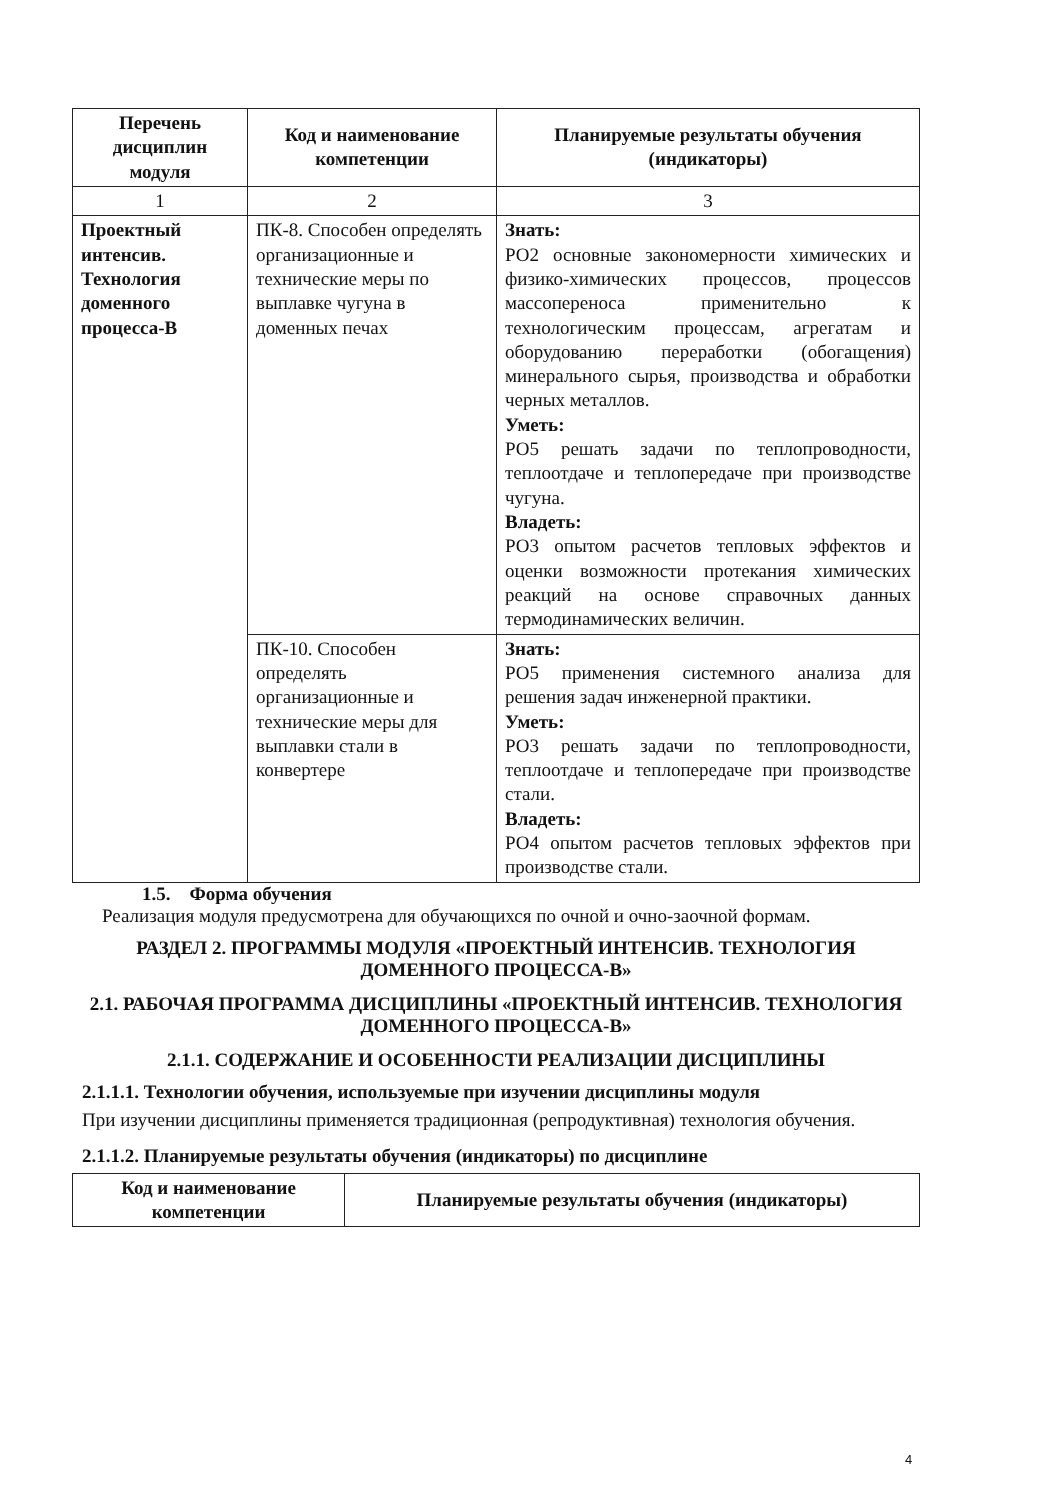| Перечень дисциплин модуля | Код и наименование компетенции | Планируемые результаты обучения (индикаторы) |
| --- | --- | --- |
| 1 | 2 | 3 |
| Проектный интенсив. Технология доменного процесса-В | ПК-8. Способен определять организационные и технические меры по выплавке чугуна в доменных печах | Знать: РО2 основные закономерности химических и физико-химических процессов, процессов массопереноса применительно к технологическим процессам, агрегатам и оборудованию переработки (обогащения) минерального сырья, производства и обработки черных металлов. Уметь: РО5 решать задачи по теплопроводности, теплоотдаче и теплопередаче при производстве чугуна. Владеть: РО3 опытом расчетов тепловых эффектов и оценки возможности протекания химических реакций на основе справочных данных термодинамических величин. |
| | ПК-10. Способен определять организационные и технические меры для выплавки стали в конвертере | Знать: РО5 применения системного анализа для решения задач инженерной практики. Уметь: РО3 решать задачи по теплопроводности, теплоотдаче и теплопередаче при производстве стали. Владеть: РО4 опытом расчетов тепловых эффектов при производстве стали. |
1.5. Форма обучения
Реализация модуля предусмотрена для обучающихся по очной и очно-заочной формам.
РАЗДЕЛ 2. ПРОГРАММЫ МОДУЛЯ «ПРОЕКТНЫЙ ИНТЕНСИВ. ТЕХНОЛОГИЯ ДОМЕННОГО ПРОЦЕССА-В»
2.1. РАБОЧАЯ ПРОГРАММА ДИСЦИПЛИНЫ «ПРОЕКТНЫЙ ИНТЕНСИВ. ТЕХНОЛОГИЯ ДОМЕННОГО ПРОЦЕССА-В»
2.1.1. СОДЕРЖАНИЕ И ОСОБЕННОСТИ РЕАЛИЗАЦИИ ДИСЦИПЛИНЫ
2.1.1.1. Технологии обучения, используемые при изучении дисциплины модуля
При изучении дисциплины применяется традиционная (репродуктивная) технология обучения.
2.1.1.2. Планируемые результаты обучения (индикаторы) по дисциплине
| Код и наименование компетенции | Планируемые результаты обучения (индикаторы) |
| --- | --- |
4